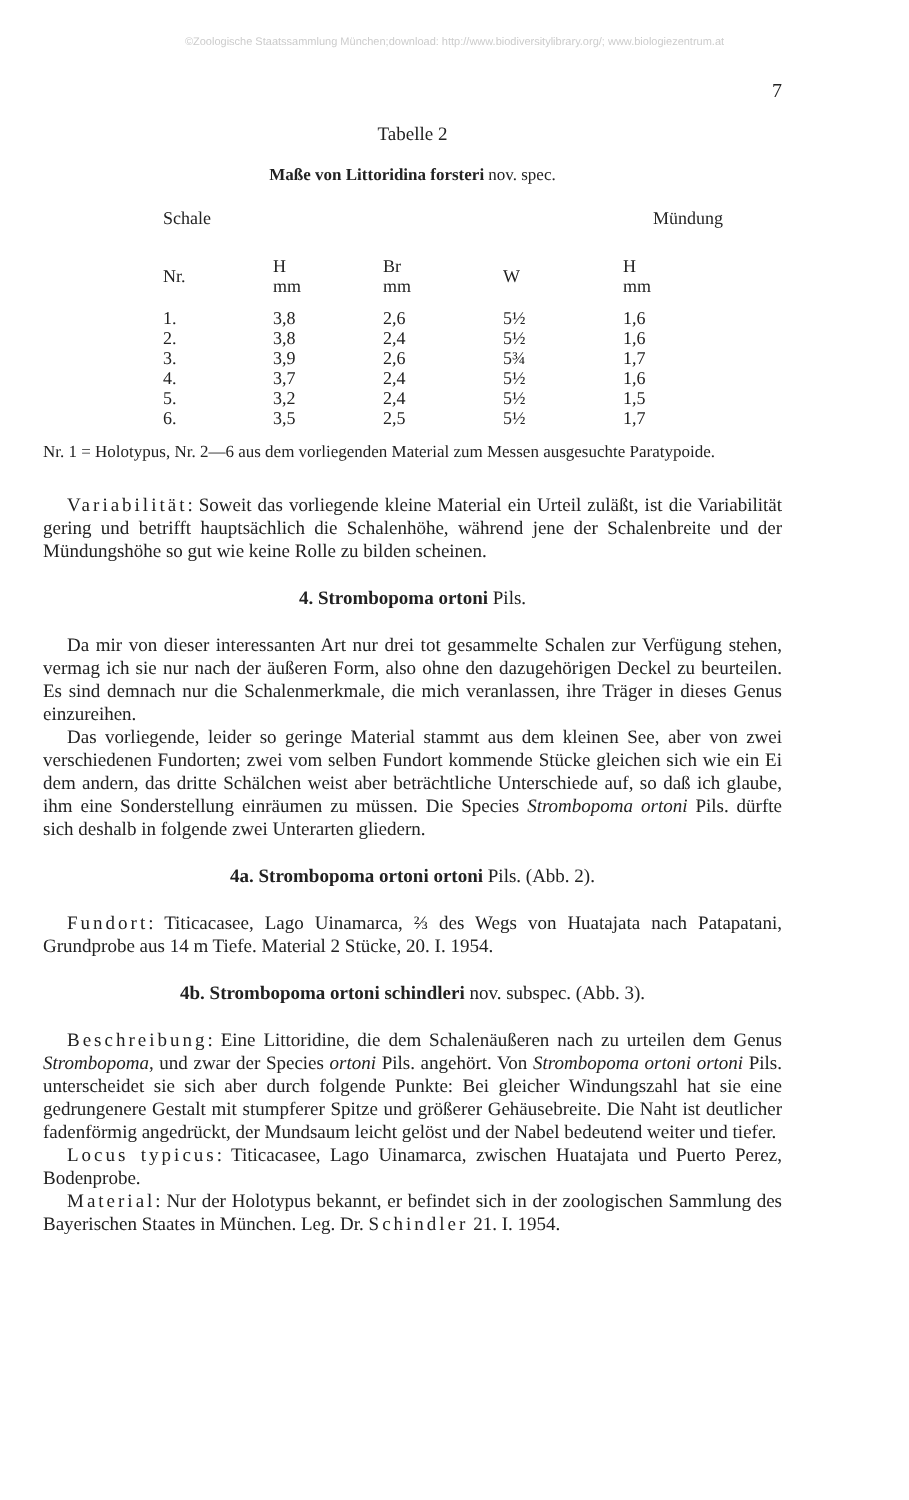©Zoologische Staatssammlung München;download: http://www.biodiversitylibrary.org/; www.biologiezentrum.at
7
Tabelle 2
Maße von Littoridina forsteri nov. spec.
| Schale | | | Mündung | |
| --- | --- | --- | --- | --- |
| Nr. | H mm | Br mm | W | H mm |
| 1. | 3,8 | 2,6 | 5½ | 1,6 |
| 2. | 3,8 | 2,4 | 5½ | 1,6 |
| 3. | 3,9 | 2,6 | 5¾ | 1,7 |
| 4. | 3,7 | 2,4 | 5½ | 1,6 |
| 5. | 3,2 | 2,4 | 5½ | 1,5 |
| 6. | 3,5 | 2,5 | 5½ | 1,7 |
Nr. 1 = Holotypus, Nr. 2—6 aus dem vorliegenden Material zum Messen ausgesuchte Paratypoide.
Variabilität: Soweit das vorliegende kleine Material ein Urteil zuläßt, ist die Variabilität gering und betrifft hauptsächlich die Schalenhöhe, während jene der Schalenbreite und der Mündungshöhe so gut wie keine Rolle zu bilden scheinen.
4. Strombopoma ortoni Pils.
Da mir von dieser interessanten Art nur drei tot gesammelte Schalen zur Verfügung stehen, vermag ich sie nur nach der äußeren Form, also ohne den dazugehörigen Deckel zu beurteilen. Es sind demnach nur die Schalenmerkmale, die mich veranlassen, ihre Träger in dieses Genus einzureihen.
Das vorliegende, leider so geringe Material stammt aus dem kleinen See, aber von zwei verschiedenen Fundorten; zwei vom selben Fundort kommende Stücke gleichen sich wie ein Ei dem andern, das dritte Schälchen weist aber beträchtliche Unterschiede auf, so daß ich glaube, ihm eine Sonderstellung einräumen zu müssen. Die Species Strombopoma ortoni Pils. dürfte sich deshalb in folgende zwei Unterarten gliedern.
4a. Strombopoma ortoni ortoni Pils. (Abb. 2).
Fundort: Titicacasee, Lago Uinamarca, ⅔ des Wegs von Huatajata nach Patapatani, Grundprobe aus 14 m Tiefe. Material 2 Stücke, 20. I. 1954.
4b. Strombopoma ortoni schindleri nov. subspec. (Abb. 3).
Beschreibung: Eine Littoridine, die dem Schalenäußeren nach zu urteilen dem Genus Strombopoma, und zwar der Species ortoni Pils. angehört. Von Strombopoma ortoni ortoni Pils. unterscheidet sie sich aber durch folgende Punkte: Bei gleicher Windungszahl hat sie eine gedrungenere Gestalt mit stumpferer Spitze und größerer Gehäusebreite. Die Naht ist deutlicher fadenförmig angedrückt, der Mundsaum leicht gelöst und der Nabel bedeutend weiter und tiefer.
Locus typicus: Titicacasee, Lago Uinamarca, zwischen Huatajata und Puerto Perez, Bodenprobe.
Material: Nur der Holotypus bekannt, er befindet sich in der zoologischen Sammlung des Bayerischen Staates in München. Leg. Dr. Schindler 21. I. 1954.